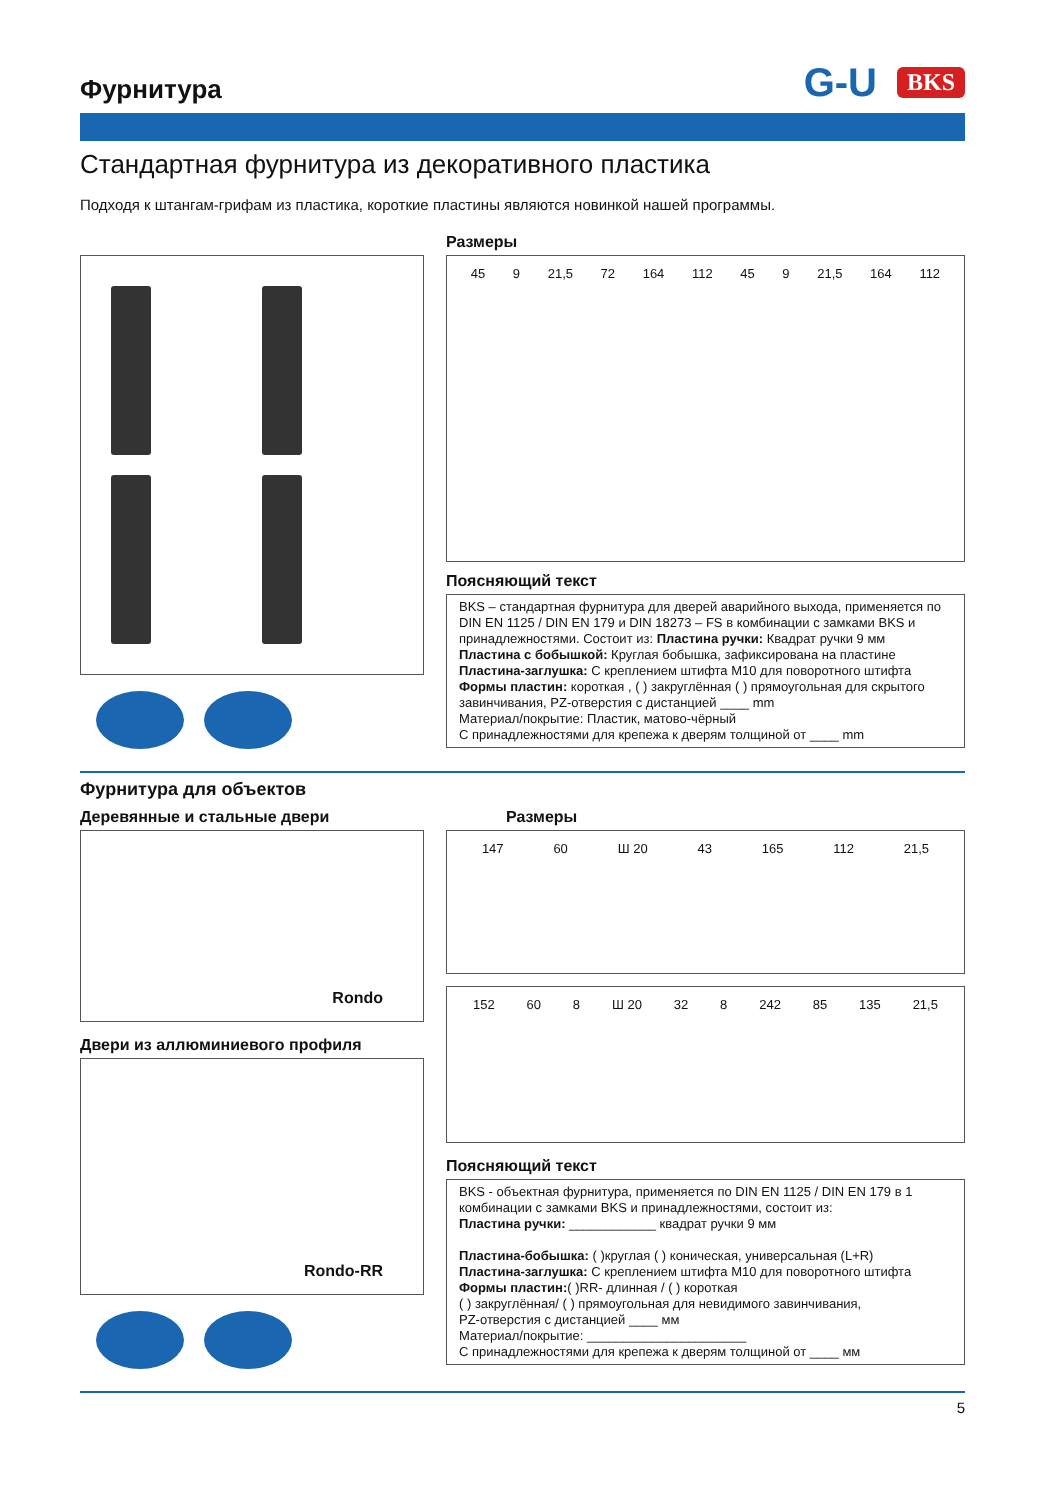Фурнитура
G-U BKS
Стандартная фурнитура из декоративного пластика
Подходя к штангам-грифам из пластика, короткие пластины являются новинкой нашей программы.
Размеры
45 9 21,5 72 164 112 45 9 21,5 164 112
Поясняющий текст
BKS – стандартная фурнитура для дверей аварийного выхода, применяется по DIN EN 1125 / DIN EN 179 и DIN 18273 – FS в комбинации с замками BKS и принадлежностями. Состоит из: Пластина ручки: Квадрат ручки 9 мм
Пластина с бобышкой: Круглая бобышка, зафиксирована на пластине
Пластина-заглушка: С креплением штифта M10 для поворотного штифта
Формы пластин: короткая , ( ) закруглённая ( ) прямоугольная для скрытого завинчивания, PZ-отверстия с дистанцией ____ mm
Материал/покрытие: Пластик, матово-чёрный
С принадлежностями для крепежа к дверям толщиной от ____ mm
Фурнитура для объектов
Деревянные и стальные двери
Rondo
Двери из аллюминиевого профиля
Rondo-RR
Размеры
147 60 Ш 20 43 165 112 21,5
152 60 8 Ш 20 32 8 242 85 135 21,5
Поясняющий текст
BKS - объектная фурнитура, применяется по DIN EN 1125 / DIN EN 179 в 1 комбинации с замками BKS и принадлежностями, состоит из:
Пластина ручки: ____________ квадрат ручки 9 мм
Пластина-бобышка: ( )круглая ( ) коническая, универсальная (L+R)
Пластина-заглушка: С креплением штифта M10 для поворотного штифта
Формы пластин:( )RR- длинная / ( ) короткая
( ) закруглённая/ ( ) прямоугольная для невидимого завинчивания,
PZ-отверстия с дистанцией ____ мм
Материал/покрытие: ______________________
С принадлежностями для крепежа к дверям толщиной от ____ мм
5